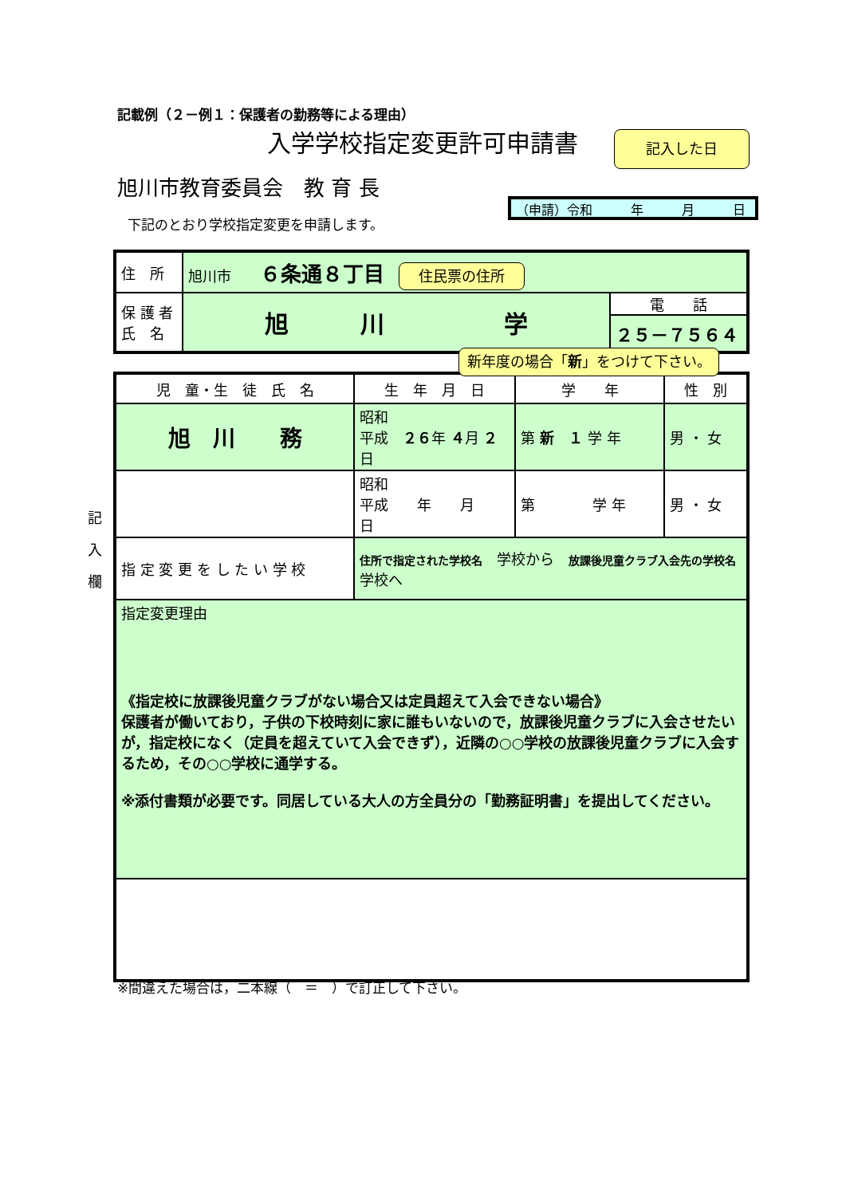記載例（２－例１：保護者の勤務等による理由）
入学学校指定変更許可申請書 記入した日
旭川市教育委員会　教 育 長
（申請）令和　　　年　　　月　　　日
下記のとおり学校指定変更を申請します。
| 住 所 | 旭川市 ６条通８丁目 住民票の住所 | |
| 保 護 者 氏 名 | 旭 川 学 | 電 話 ２５－７５６４ |
新年度の場合「新」をつけて下さい。
| 児 童・生 徒 氏 名 | 生 年 月 日 | 学 年 | 性 別 |
| 旭 川 務 | 昭和 平成 ２６ 年 ４ 月 ２ 日 | 第 新 １ 学 年 | 男 ・ 女 |
| | 昭和 平成 年 月 日 | 第 学 年 | 男 ・ 女 |
| 指 定 変 更 を し た い 学 校 | 住所で指定された学校名 学校から 放課後児童クラブ入会先の学校名 学校へ | | |
| 指定変更理由 《指定校に放課後児童クラブがない場合又は定員超えて入会できない場合》 保護者が働いており，子供の下校時刻に家に誰もいないので，放課後児童クラブに入会させたいが，指定校になく（定員を超えていて入会できず），近隣の○○学校の放課後児童クラブに入会するため，その○○学校に通学する。 ※添付書類が必要です。同居している大人の方全員分の「勤務証明書」を提出してください。 | | | |
記
入
欄
※間違えた場合は，二本線（　＝　）で訂正して下さい。